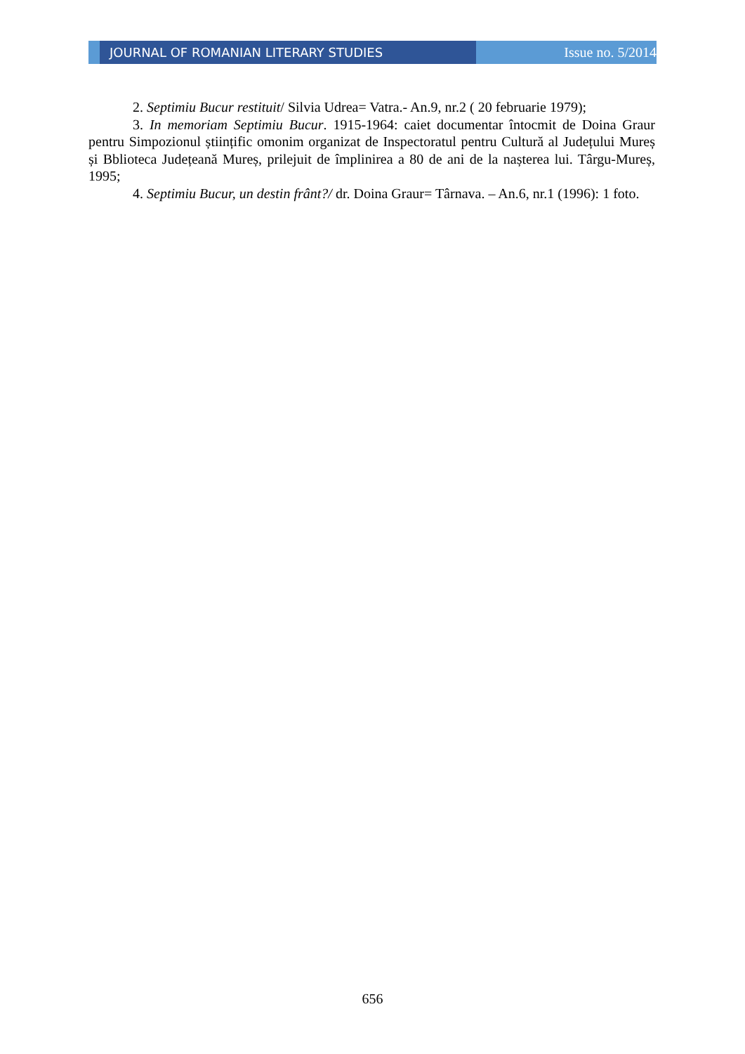JOURNAL OF ROMANIAN LITERARY STUDIES Issue no. 5/2014
2. Septimiu Bucur restituit/ Silvia Udrea= Vatra.- An.9, nr.2 ( 20 februarie 1979);
3. In memoriam Septimiu Bucur. 1915-1964: caiet documentar întocmit de Doina Graur pentru Simpozionul științific omonim organizat de Inspectoratul pentru Cultură al Județului Mureș și Bblioteca Județeană Mureș, prilejuit de împlinirea a 80 de ani de la nașterea lui. Târgu-Mureș, 1995;
4. Septimiu Bucur, un destin frânt?/ dr. Doina Graur= Târnava. – An.6, nr.1 (1996): 1 foto.
656